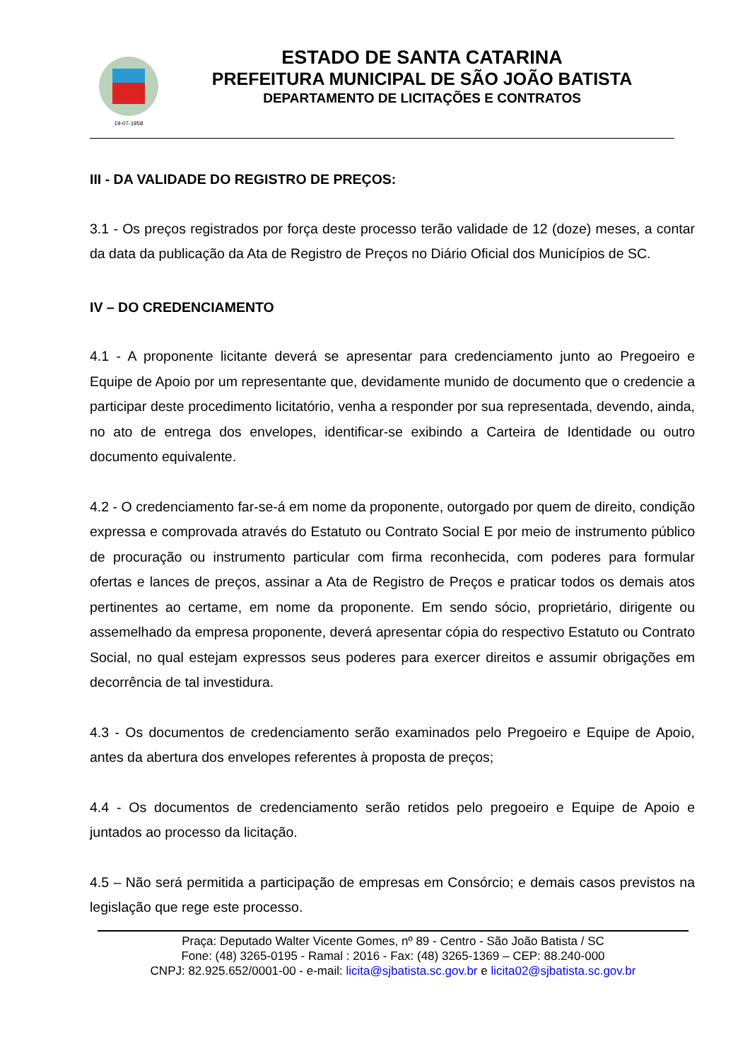19-07-1958
ESTADO DE SANTA CATARINA
PREFEITURA MUNICIPAL DE SÃO JOÃO BATISTA
DEPARTAMENTO DE LICITAÇÕES E CONTRATOS
III - DA VALIDADE DO REGISTRO DE PREÇOS:
3.1 - Os preços registrados por força deste processo terão validade de 12 (doze) meses, a contar da data da publicação da Ata de Registro de Preços no Diário Oficial dos Municípios de SC.
IV – DO CREDENCIAMENTO
4.1 - A proponente licitante deverá se apresentar para credenciamento junto ao Pregoeiro e Equipe de Apoio por um representante que, devidamente munido de documento que o credencie a participar deste procedimento licitatório, venha a responder por sua representada, devendo, ainda, no ato de entrega dos envelopes, identificar-se exibindo a Carteira de Identidade ou outro documento equivalente.
4.2 - O credenciamento far-se-á em nome da proponente, outorgado por quem de direito, condição expressa e comprovada através do Estatuto ou Contrato Social E por meio de instrumento público de procuração ou instrumento particular com firma reconhecida, com poderes para formular ofertas e lances de preços, assinar a Ata de Registro de Preços e praticar todos os demais atos pertinentes ao certame, em nome da proponente. Em sendo sócio, proprietário, dirigente ou assemelhado da empresa proponente, deverá apresentar cópia do respectivo Estatuto ou Contrato Social, no qual estejam expressos seus poderes para exercer direitos e assumir obrigações em decorrência de tal investidura.
4.3 - Os documentos de credenciamento serão examinados pelo Pregoeiro e Equipe de Apoio, antes da abertura dos envelopes referentes à proposta de preços;
4.4 - Os documentos de credenciamento serão retidos pelo pregoeiro e Equipe de Apoio e juntados ao processo da licitação.
4.5 – Não será permitida a participação de empresas em Consórcio; e demais casos previstos na legislação que rege este processo.
Praça: Deputado Walter Vicente Gomes, nº 89 - Centro - São João Batista / SC
Fone: (48) 3265-0195 - Ramal : 2016 - Fax: (48) 3265-1369 – CEP: 88.240-000
CNPJ: 82.925.652/0001-00 - e-mail: licita@sjbatista.sc.gov.br e licita02@sjbatista.sc.gov.br